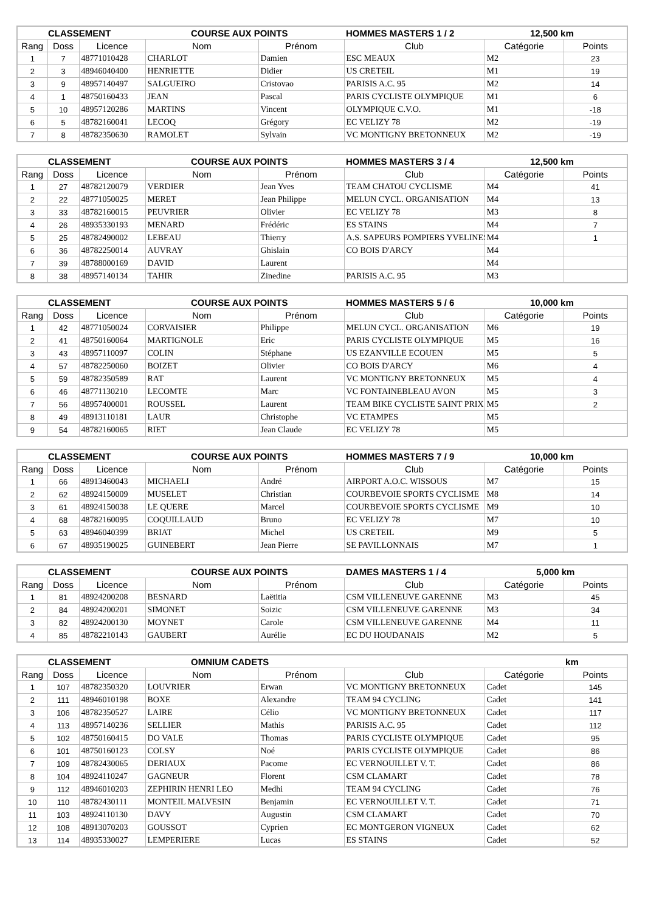| CLASSEMENT | | | COURSE AUX POINTS | | HOMMES MASTERS 1 / 2 | 12,500 km | |
| --- | --- | --- | --- | --- | --- | --- | --- |
| Rang | Doss | Licence | Nom | Prénom | Club | Catégorie | Points |
| 1 | 7 | 48771010428 | CHARLOT | Damien | ESC MEAUX | M2 | 23 |
| 2 | 3 | 48946040400 | HENRIETTE | Didier | US CRETEIL | M1 | 19 |
| 3 | 9 | 48957140497 | SALGUEIRO | Cristovao | PARISIS A.C. 95 | M2 | 14 |
| 4 | 1 | 48750160433 | JEAN | Pascal | PARIS CYCLISTE OLYMPIQUE | M1 | 6 |
| 5 | 10 | 48957120286 | MARTINS | Vincent | OLYMPIQUE C.V.O. | M1 | -18 |
| 6 | 5 | 48782160041 | LECOQ | Grégory | EC VELIZY 78 | M2 | -19 |
| 7 | 8 | 48782350630 | RAMOLET | Sylvain | VC MONTIGNY BRETONNEUX | M2 | -19 |
| CLASSEMENT | | | COURSE AUX POINTS | | HOMMES MASTERS 3 / 4 | 12,500 km | |
| --- | --- | --- | --- | --- | --- | --- | --- |
| Rang | Doss | Licence | Nom | Prénom | Club | Catégorie | Points |
| 1 | 27 | 48782120079 | VERDIER | Jean Yves | TEAM CHATOU CYCLISME | M4 | 41 |
| 2 | 22 | 48771050025 | MERET | Jean Philippe | MELUN CYCL. ORGANISATION | M4 | 13 |
| 3 | 33 | 48782160015 | PEUVRIER | Olivier | EC VELIZY 78 | M3 | 8 |
| 4 | 26 | 48935330193 | MENARD | Frédéric | ES STAINS | M4 | 7 |
| 5 | 25 | 48782490002 | LEBEAU | Thierry | A.S. SAPEURS POMPIERS YVELINES | M4 | 1 |
| 6 | 36 | 48782250014 | AUVRAY | Ghislain | CO BOIS D'ARCY | M4 | |
| 7 | 39 | 48788000169 | DAVID | Laurent | | M4 | |
| 8 | 38 | 48957140134 | TAHIR | Zinedine | PARISIS A.C. 95 | M3 | |
| CLASSEMENT | | | COURSE AUX POINTS | | HOMMES MASTERS 5 / 6 | 10,000 km | |
| --- | --- | --- | --- | --- | --- | --- | --- |
| Rang | Doss | Licence | Nom | Prénom | Club | Catégorie | Points |
| 1 | 42 | 48771050024 | CORVAISIER | Philippe | MELUN CYCL. ORGANISATION | M6 | 19 |
| 2 | 41 | 48750160064 | MARTIGNOLE | Eric | PARIS CYCLISTE OLYMPIQUE | M5 | 16 |
| 3 | 43 | 48957110097 | COLIN | Stéphane | US EZANVILLE ECOUEN | M5 | 5 |
| 4 | 57 | 48782250060 | BOIZET | Olivier | CO BOIS D'ARCY | M6 | 4 |
| 5 | 59 | 48782350589 | RAT | Laurent | VC MONTIGNY BRETONNEUX | M5 | 4 |
| 6 | 46 | 48771130210 | LECOMTE | Marc | VC FONTAINEBLEAU AVON | M5 | 3 |
| 7 | 56 | 48957400001 | ROUSSEL | Laurent | TEAM BIKE CYCLISTE SAINT PRIX | M5 | 2 |
| 8 | 49 | 48913110181 | LAUR | Christophe | VC ETAMPES | M5 | |
| 9 | 54 | 48782160065 | RIET | Jean Claude | EC VELIZY 78 | M5 | |
| CLASSEMENT | | | COURSE AUX POINTS | | HOMMES MASTERS 7 / 9 | 10,000 km | |
| --- | --- | --- | --- | --- | --- | --- | --- |
| Rang | Doss | Licence | Nom | Prénom | Club | Catégorie | Points |
| 1 | 66 | 48913460043 | MICHAELI | André | AIRPORT A.O.C. WISSOUS | M7 | 15 |
| 2 | 62 | 48924150009 | MUSELET | Christian | COURBEVOIE SPORTS CYCLISME | M8 | 14 |
| 3 | 61 | 48924150038 | LE QUERE | Marcel | COURBEVOIE SPORTS CYCLISME | M9 | 10 |
| 4 | 68 | 48782160095 | COQUILLAUD | Bruno | EC VELIZY 78 | M7 | 10 |
| 5 | 63 | 48946040399 | BRIAT | Michel | US CRETEIL | M9 | 5 |
| 6 | 67 | 48935190025 | GUINEBERT | Jean Pierre | SE PAVILLONNAIS | M7 | 1 |
| CLASSEMENT | | | COURSE AUX POINTS | | DAMES MASTERS 1 / 4 | 5,000 km | |
| --- | --- | --- | --- | --- | --- | --- | --- |
| Rang | Doss | Licence | Nom | Prénom | Club | Catégorie | Points |
| 1 | 81 | 48924200208 | BESNARD | Laëtitia | CSM VILLENEUVE GARENNE | M3 | 45 |
| 2 | 84 | 48924200201 | SIMONET | Soizic | CSM VILLENEUVE GARENNE | M3 | 34 |
| 3 | 82 | 48924200130 | MOYNET | Carole | CSM VILLENEUVE GARENNE | M4 | 11 |
| 4 | 85 | 48782210143 | GAUBERT | Aurélie | EC DU HOUDANAIS | M2 | 5 |
| CLASSEMENT | | | OMNIUM CADETS | | | km | |
| --- | --- | --- | --- | --- | --- | --- | --- |
| Rang | Doss | Licence | Nom | Prénom | Club | Catégorie | Points |
| 1 | 107 | 48782350320 | LOUVRIER | Erwan | VC MONTIGNY BRETONNEUX | Cadet | 145 |
| 2 | 111 | 48946010198 | BOXE | Alexandre | TEAM 94 CYCLING | Cadet | 141 |
| 3 | 106 | 48782350527 | LAIRE | Célio | VC MONTIGNY BRETONNEUX | Cadet | 117 |
| 4 | 113 | 48957140236 | SELLIER | Mathis | PARISIS A.C. 95 | Cadet | 112 |
| 5 | 102 | 48750160415 | DO VALE | Thomas | PARIS CYCLISTE OLYMPIQUE | Cadet | 95 |
| 6 | 101 | 48750160123 | COLSY | Noé | PARIS CYCLISTE OLYMPIQUE | Cadet | 86 |
| 7 | 109 | 48782430065 | DERIAUX | Pacome | EC VERNOUILLET V. T. | Cadet | 86 |
| 8 | 104 | 48924110247 | GAGNEUR | Florent | CSM CLAMART | Cadet | 78 |
| 9 | 112 | 48946010203 | ZEPHIRIN HENRI LEO | Medhi | TEAM 94 CYCLING | Cadet | 76 |
| 10 | 110 | 48782430111 | MONTEIL MALVESIN | Benjamin | EC VERNOUILLET V. T. | Cadet | 71 |
| 11 | 103 | 48924110130 | DAVY | Augustin | CSM CLAMART | Cadet | 70 |
| 12 | 108 | 48913070203 | GOUSSOT | Cyprien | EC MONTGERON VIGNEUX | Cadet | 62 |
| 13 | 114 | 48935330027 | LEMPERIERE | Lucas | ES STAINS | Cadet | 52 |